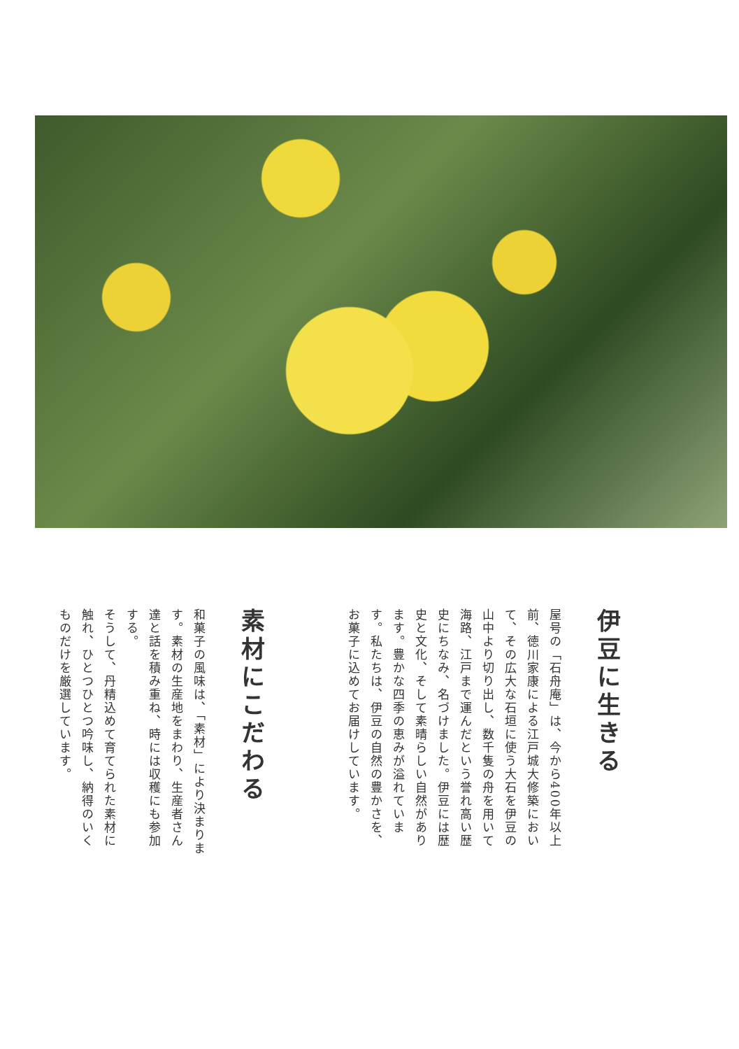伊豆に生きる
屋号の「石舟庵」は、今から400年以上前、徳川家康による江戸城大修築において、その広大な石垣に使う大石を伊豆の山中より切り出し、数千隻の舟を用いて海路、江戸まで運んだという誉れ高い歴史にちなみ、名づけました。伊豆には歴史と文化、そして素晴らしい自然があります。豊かな四季の恵みが溢れています。私たちは、伊豆の自然の豊かさを、お菓子に込めてお届けしています。
素材にこだわる
和菓子の風味は、「素材」により決まります。素材の生産地をまわり、生産者さん達と話を積み重ね、時には収穫にも参加する。
そうして、丹精込めて育てられた素材に触れ、ひとつひとつ吟味し、納得のいくものだけを厳選しています。